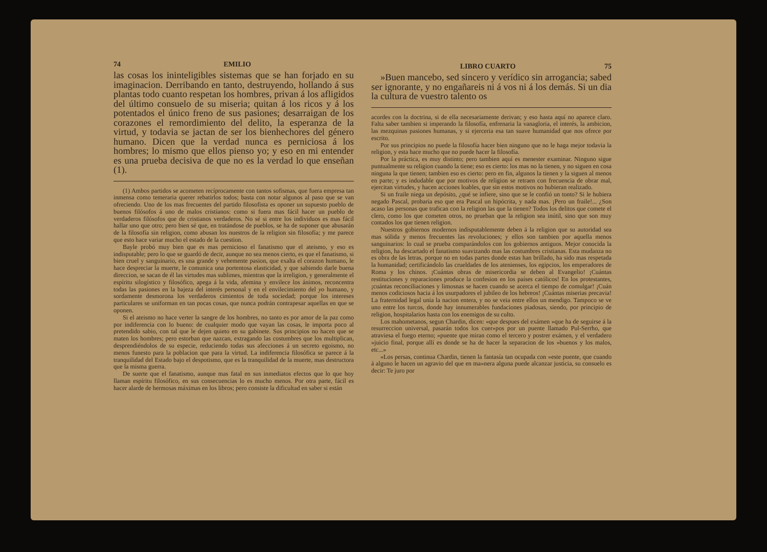74 EMILIO
las cosas los ininteligibles sistemas que se han forjado en su imaginacion. Derribando en tanto, destruyendo, hollando á sus plantas todo cuanto respetan los hombres, privan á los afligidos del último consuelo de su miseria; quitan á los ricos y á los potentados el único freno de sus pasiones; desarraigan de los corazones el remordimiento del delito, la esperanza de la virtud, y todavia se jactan de ser los bienhechores del género humano. Dicen que la verdad nunca es perniciosa á los hombres; lo mismo que ellos pienso yo; y eso en mi entender es una prueba decisiva de que no es la verdad lo que enseñan (1).
(1) Ambos partidos se acometen recíprocamente con tantos sofismas, que fuera empresa tan inmensa como temeraria querer rebatirlos todos; basta con notar algunos al paso que se van ofreciendo. Uno de los mas frecuentes del partido filosofista es oponer un supuesto pueblo de buenos filósofos á uno de malos cristianos: como si fuera mas fácil hacer un pueblo de verdaderos filósofos que de cristianos verdaderos. No sé si entre los individuos es mas fácil hallar uno que otro; pero bien sé que, en tratándose de pueblos, se ha de suponer que abusarán de la filosofía sin religion, como abusan los nuestros de la religion sin filosofía; y me parece que esto hace variar mucho el estado de la cuestion.
Bayle probó muy bien que es mas pernicioso el fanatismo que el ateismo, y eso es indisputable; pero lo que se guardó de decir, aunque no sea menos cierto, es que el fanatismo, si bien cruel y sanguinario, es una grande y vehemente pasion, que exalta el corazon humano, le hace despreciar la muerte, le comunica una portentosa elasticidad, y que sabiendo darle buena direccion, se sacan de él las virtudes mas sublimes, mientras que la irreligion, y generalmente el espíritu silogístico y filosófico, apega á la vida, afemina y envilece los ánimos, reconcentra todas las pasiones en la bajeza del interés personal y en el envilecimiento del yo humano, y sordamente desmorona los verdaderos cimientos de toda sociedad; porque los intereses particulares se uniforman en tan pocas cosas, que nunca podrán contrapesar aquellas en que se oponen.
Si el ateismo no hace verter la sangre de los hombres, no tanto es por amor de la paz como por indiferencia con lo bueno: de cualquier modo que vayan las cosas, le importa poco al pretendido sabio, con tal que le dejen quieto en su gabinete. Sus principios no hacen que se maten los hombres; pero estorban que nazcan, extragando las costumbres que los multiplican, desprendiéndolos de su especie, reduciendo todas sus afecciones á un secreto egoismo, no menos funesto para la poblacion que para la virtud. La indiferencia filosófica se parece á la tranquilidad del Estado bajo el despotismo, que es la tranquilidad de la muerte, mas destructora que la misma guerra.
De suerte que el fanatismo, aunque mas fatal en sus inmediatos efectos que lo que hoy llaman espíritu filosófico, en sus consecuencias lo es mucho menos. Por otra parte, fácil es hacer alarde de hermosas máximas en los libros; pero consiste la dificultad en saber si están
LIBRO CUARTO 75
»Buen mancebo, sed sincero y verídico sin arrogancia; sabed ser ignorante, y no engañareis ni á vos ni á los demás. Si un dia la cultura de vuestro talento os
acordes con la doctrina, si de ella necesariamente derivan; y eso hasta aquí no aparece claro. Falta saber tambien si imperando la filosofía, enfrenaria la vanagloria, el interés, la ambicion, las mezquinas pasiones humanas, y si ejerceria esa tan suave humanidad que nos ofrece por escrito.
Por sus principios no puede la filosofía hacer bien ninguno que no le haga mejor todavia la religion, y esta hace mucho que no puede hacer la filosofía.
Por la práctica, es muy distinto; pero tambien aquí es menester examinar. Ninguno sigue puntualmente su religion cuando la tiene; eso es cierto: los mas no la tienen, y no siguen en cosa ninguna la que tienen; tambien eso es cierto: pero en fin, algunos la tienen y la siguen al menos en parte; y es indudable que por motivos de religion se retraen con frecuencia de obrar mal, ejercitan virtudes, y hacen acciones loables, que sin estos motivos no hubieran realizado.
Si un fraile niega un depósito, ¿qué se infiere, sino que se le confió un tonto? Si le hubiera negado Pascal, probaria eso que era Pascal un hipócrita, y nada mas. ¡Pero un fraile!... ¿Son acaso las personas que trafican con la religion las que la tienen? Todos los delitos que comete el clero, como los que cometen otros, no prueban que la religion sea inútil, sino que son muy contados los que tienen religion.
Nuestros gobiernos modernos indisputablemente deben á la religion que su autoridad sea mas sólida y menos frecuentes las revoluciones; y ellos son tambien por aquella menos sanguinarios: lo cual se prueba comparándolos con los gobiernos antiguos. Mejor conocida la religion, ha descartado el fanatismo suavizando mas las costumbres cristianas. Esta mudanza no es obra de las letras, porque no en todas partes donde estas han brillado, ha sido mas respetada la humanidad; certificándolo las crueldades de los atenienses, los egipcios, los emperadores de Roma y los chinos. ¡Cuántas obras de misericordia se deben al Evangelio! ¡Cuántas restituciones y reparaciones produce la confesion en los países católicos! En los protestantes, ¡cuántas reconciliaciones y limosnas se hacen cuando se acerca el tiempo de comulgar! ¡Cuán menos codiciosos hacia á los usurpadores el jubileo de los hebreos! ¡Cuántas miserias precavia! La fraternidad legal unia la nacion entera, y no se veia entre ellos un mendigo. Tampoco se ve uno entre los turcos, donde hay innumerables fundaciones piadosas, siendo, por principio de religion, hospitalarios hasta con los enemigos de su culto.
Los mahometanos, segun Chardin, dicen: «que despues del exámen »que ha de seguirse á la resurreccion universal, pasarán todos los cuer»pos por un puente llamado Pul-Serrho, que atraviesa el fuego eterno; »puente que miran como el tercero y postrer exámen, y el verdadero »juicio final, porque allí es donde se ha de hacer la separacion de los »buenos y los malos, etc...»
«Los persas, continua Chardin, tienen la fantasía tan ocupada con »este puente, que cuando á alguno le hacen un agravio del que en ma»nera alguna puede alcanzar justicia, su consuelo es decir: Te juro por